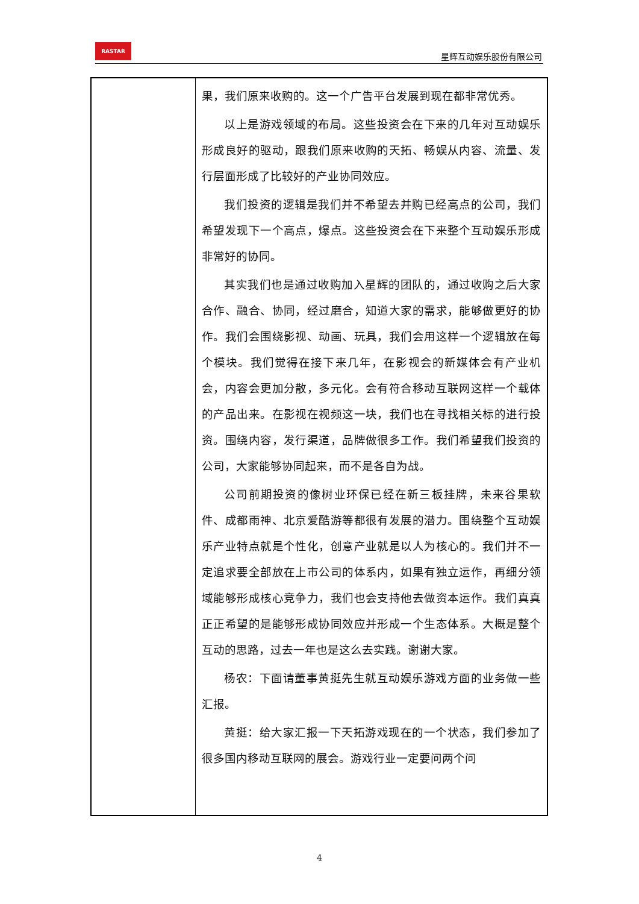RASTAR
星辉互动娱乐股份有限公司
| | 果，我们原来收购的。这一个广告平台发展到现在都非常优秀。 以上是游戏领域的布局。这些投资会在下来的几年对互动娱乐形成良好的驱动，跟我们原来收购的天拓、畅娱从内容、流量、发行层面形成了比较好的产业协同效应。 我们投资的逻辑是我们并不希望去并购已经高点的公司，我们希望发现下一个高点，爆点。这些投资会在下来整个互动娱乐形成非常好的协同。 其实我们也是通过收购加入星辉的团队的，通过收购之后大家合作、融合、协同，经过磨合，知道大家的需求，能够做更好的协作。我们会围绕影视、动画、玩具，我们会用这样一个逻辑放在每个模块。我们觉得在接下来几年，在影视会的新媒体会有产业机会，内容会更加分散，多元化。会有符合移动互联网这样一个载体的产品出来。在影视在视频这一块，我们也在寻找相关标的进行投资。围绕内容，发行渠道，品牌做很多工作。我们希望我们投资的公司，大家能够协同起来，而不是各自为战。 公司前期投资的像树业环保已经在新三板挂牌，未来谷果软件、成都雨神、北京爱酷游等都很有发展的潜力。围绕整个互动娱乐产业特点就是个性化，创意产业就是以人为核心的。我们并不一定追求要全部放在上市公司的体系内，如果有独立运作，再细分领域能够形成核心竞争力，我们也会支持他去做资本运作。我们真真正正希望的是能够形成协同效应并形成一个生态体系。大概是整个互动的思路，过去一年也是这么去实践。谢谢大家。 杨农：下面请董事黄挺先生就互动娱乐游戏方面的业务做一些汇报。 黄挺：给大家汇报一下天拓游戏现在的一个状态，我们参加了很多国内移动互联网的展会。游戏行业一定要问两个问 |
4